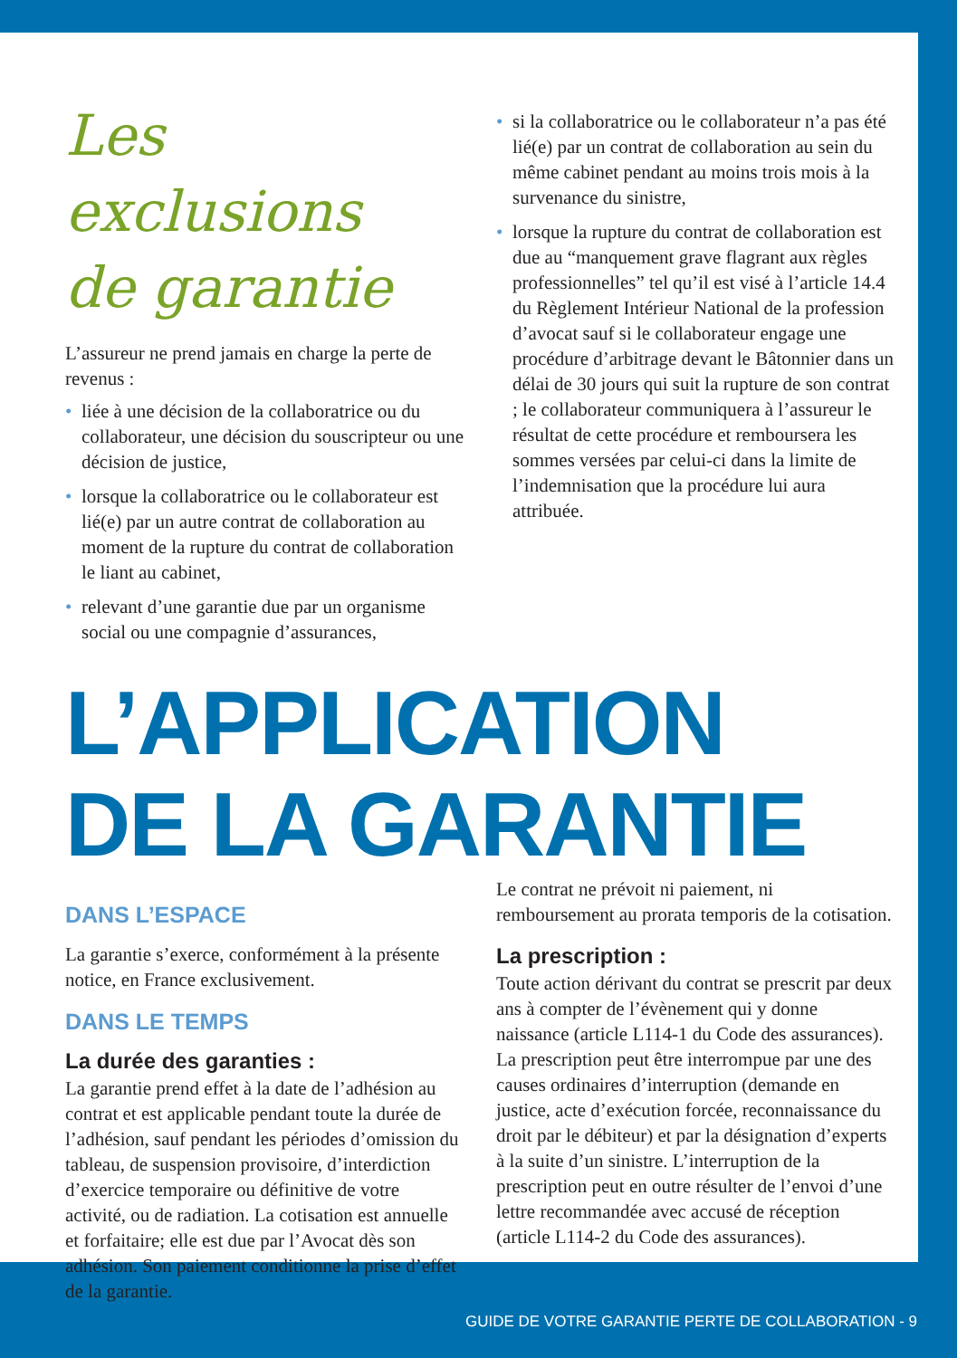Les exclusions
de garantie
L’assureur ne prend jamais en charge la perte de revenus :
• liée à une décision de la collaboratrice ou du collaborateur, une décision du souscripteur ou une décision de justice,
• lorsque la collaboratrice ou le collaborateur est lié(e) par un autre contrat de collaboration au moment de la rupture du contrat de collaboration le liant au cabinet,
• relevant d’une garantie due par un organisme social ou une compagnie d’assurances,
• si la collaboratrice ou le collaborateur n’a pas été lié(e) par un contrat de collaboration au sein du même cabinet pendant au moins trois mois à la survenance du sinistre,
• lorsque la rupture du contrat de collaboration est due au “manquement grave flagrant aux règles professionnelles” tel qu’il est visé à l’article 14.4 du Règlement Intérieur National de la profession d’avocat sauf si le collaborateur engage une procédure d’arbitrage devant le Bâtonnier dans un délai de 30 jours qui suit la rupture de son contrat ; le collaborateur communiquera à l’assureur le résultat de cette procédure et remboursera les sommes versées par celui-ci dans la limite de l’indemnisation que la procédure lui aura attribuée.
L’APPLICATION
DE LA GARANTIE
DANS L’ESPACE
La garantie s’exerce, conformément à la présente notice, en France exclusivement.
DANS LE TEMPS
La durée des garanties :
La garantie prend effet à la date de l’adhésion au contrat et est applicable pendant toute la durée de l’adhésion, sauf pendant les périodes d’omission du tableau, de suspension provisoire, d’interdiction d’exercice temporaire ou définitive de votre activité, ou de radiation. La cotisation est annuelle et forfaitaire; elle est due par l’Avocat dès son adhésion. Son paiement conditionne la prise d’effet de la garantie.
Le contrat ne prévoit ni paiement, ni remboursement au prorata temporis de la cotisation.
La prescription :
Toute action dérivant du contrat se prescrit par deux ans à compter de l’évènement qui y donne naissance (article L114-1 du Code des assurances). La prescription peut être interrompue par une des causes ordinaires d’interruption (demande en justice, acte d’exécution forcée, reconnaissance du droit par le débiteur) et par la désignation d’experts à la suite d’un sinistre. L’interruption de la prescription peut en outre résulter de l’envoi d’une lettre recommandée avec accusé de réception (article L114-2 du Code des assurances).
GUIDE DE VOTRE GARANTIE PERTE DE COLLABORATION - 9